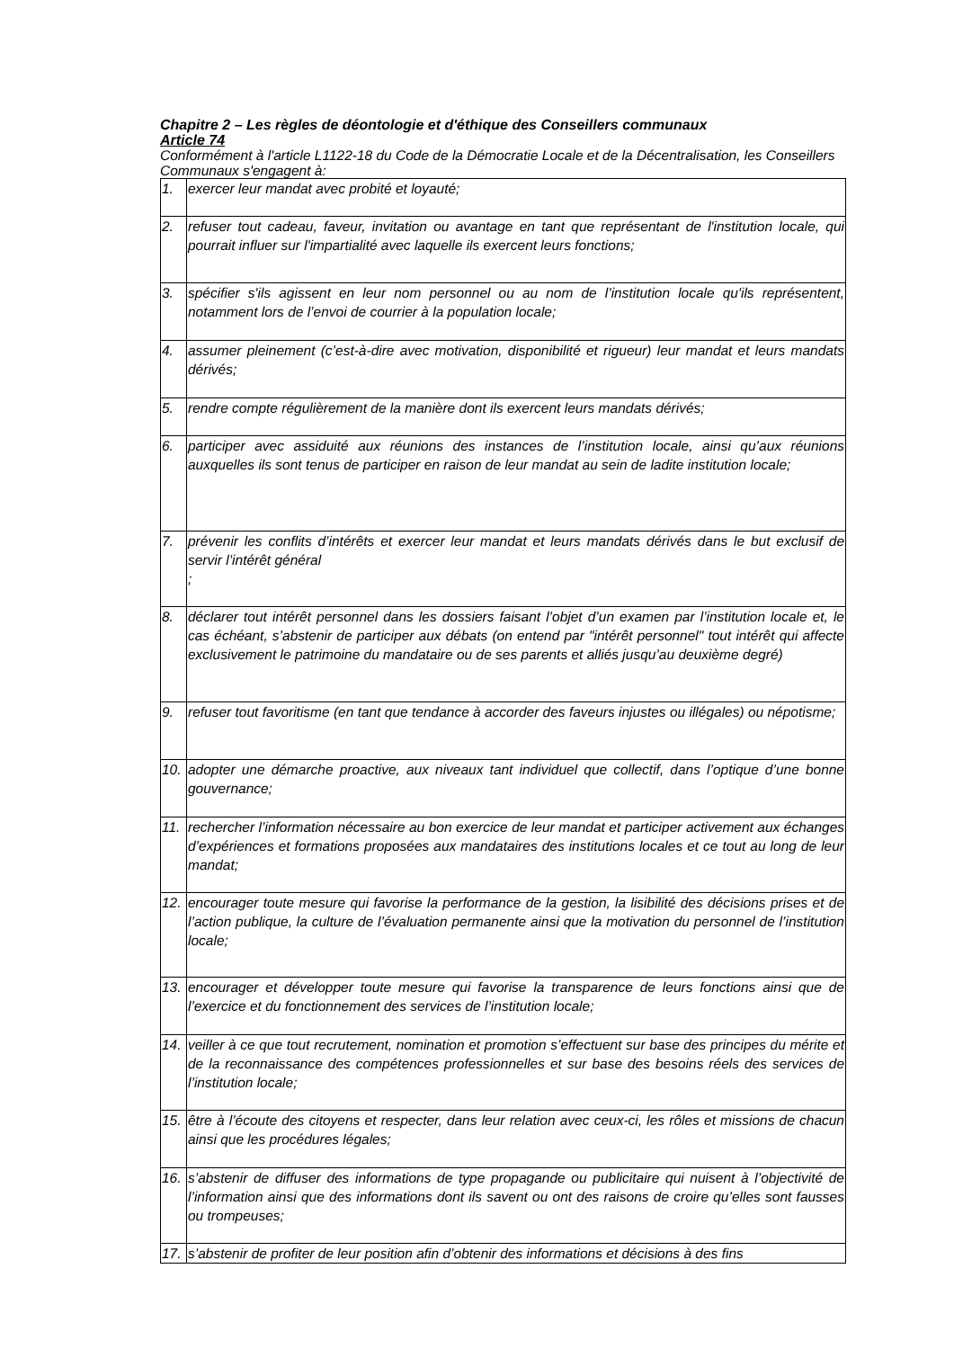Chapitre 2 – Les règles de déontologie et d'éthique des Conseillers communaux
Article 74
Conformément à l'article L1122-18 du Code de la Démocratie Locale et de la Décentralisation, les Conseillers Communaux s'engagent à:
| 1. | exercer leur mandat avec probité et loyauté; |
| 2. | refuser tout cadeau, faveur, invitation ou avantage en tant que représentant de l'institution locale, qui pourrait influer sur l'impartialité avec laquelle ils exercent leurs fonctions; |
| 3. | spécifier s'ils agissent en leur nom personnel ou au nom de l’institution locale qu'ils représentent, notamment lors de l’envoi de courrier à la population locale; |
| 4. | assumer pleinement (c’est-à-dire avec motivation, disponibilité et rigueur) leur mandat et leurs mandats dérivés; |
| 5. | rendre compte régulièrement de la manière dont ils exercent leurs mandats dérivés; |
| 6. | participer avec assiduité aux réunions des instances de l’institution locale, ainsi qu’aux réunions auxquelles ils sont tenus de participer en raison de leur mandat au sein de ladite institution locale; |
| 7. | prévenir les conflits d’intérêts et exercer leur mandat et leurs mandats dérivés dans le but exclusif de servir l’intérêt général ; |
| 8. | déclarer tout intérêt personnel dans les dossiers faisant l’objet d’un examen par l’institution locale et, le cas échéant, s’abstenir de participer aux débats (on entend par "intérêt personnel" tout intérêt qui affecte exclusivement le patrimoine du mandataire ou de ses parents et alliés jusqu’au deuxième degré) |
| 9. | refuser tout favoritisme (en tant que tendance à accorder des faveurs injustes ou illégales) ou népotisme; |
| 10. | adopter une démarche proactive, aux niveaux tant individuel que collectif, dans l’optique d’une bonne gouvernance; |
| 11. | rechercher l’information nécessaire au bon exercice de leur mandat et participer activement aux échanges d’expériences et formations proposées aux mandataires des institutions locales et ce tout au long de leur mandat; |
| 12. | encourager toute mesure qui favorise la performance de la gestion, la lisibilité des décisions prises et de l’action publique, la culture de l’évaluation permanente ainsi que la motivation du personnel de l’institution locale; |
| 13. | encourager et développer toute mesure qui favorise la transparence de leurs fonctions ainsi que de l’exercice et du fonctionnement des services de l’institution locale; |
| 14. | veiller à ce que tout recrutement, nomination et promotion s’effectuent sur base des principes du mérite et de la reconnaissance des compétences professionnelles et sur base des besoins réels des services de l’institution locale; |
| 15. | être à l’écoute des citoyens et respecter, dans leur relation avec ceux-ci, les rôles et missions de chacun ainsi que les procédures légales; |
| 16. | s’abstenir de diffuser des informations de type propagande ou publicitaire qui nuisent à l’objectivité de l’information ainsi que des informations dont ils savent ou ont des raisons de croire qu’elles sont fausses ou trompeuses; |
| 17. | s’abstenir de profiter de leur position afin d’obtenir des informations et décisions à des fins |